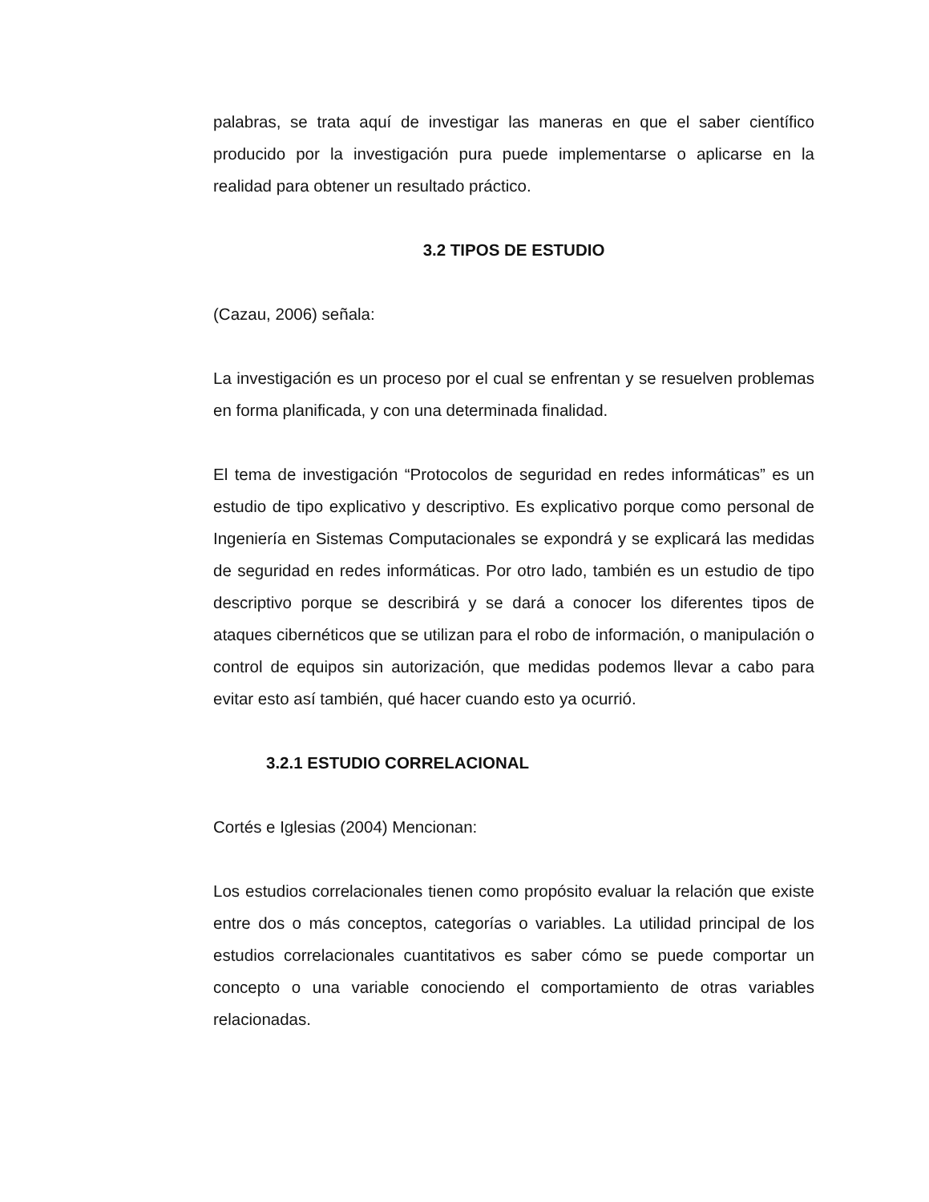palabras, se trata aquí de investigar las maneras en que el saber científico producido por la investigación pura puede implementarse o aplicarse en la realidad para obtener un resultado práctico.
3.2 TIPOS DE ESTUDIO
(Cazau, 2006) señala:
La investigación es un proceso por el cual se enfrentan y se resuelven problemas en forma planificada, y con una determinada finalidad.
El tema de investigación “Protocolos de seguridad en redes informáticas” es un estudio de tipo explicativo y descriptivo. Es explicativo porque como personal de Ingeniería en Sistemas Computacionales se expondrá y se explicará las medidas de seguridad en redes informáticas. Por otro lado, también es un estudio de tipo descriptivo porque se describirá y se dará a conocer los diferentes tipos de ataques cibernéticos que se utilizan para el robo de información, o manipulación o control de equipos sin autorización, que medidas podemos llevar a cabo para evitar esto así también, qué hacer cuando esto ya ocurrió.
3.2.1 ESTUDIO CORRELACIONAL
Cortés e Iglesias (2004) Mencionan:
Los estudios correlacionales tienen como propósito evaluar la relación que existe entre dos o más conceptos, categorías o variables. La utilidad principal de los estudios correlacionales cuantitativos es saber cómo se puede comportar un concepto o una variable conociendo el comportamiento de otras variables relacionadas.